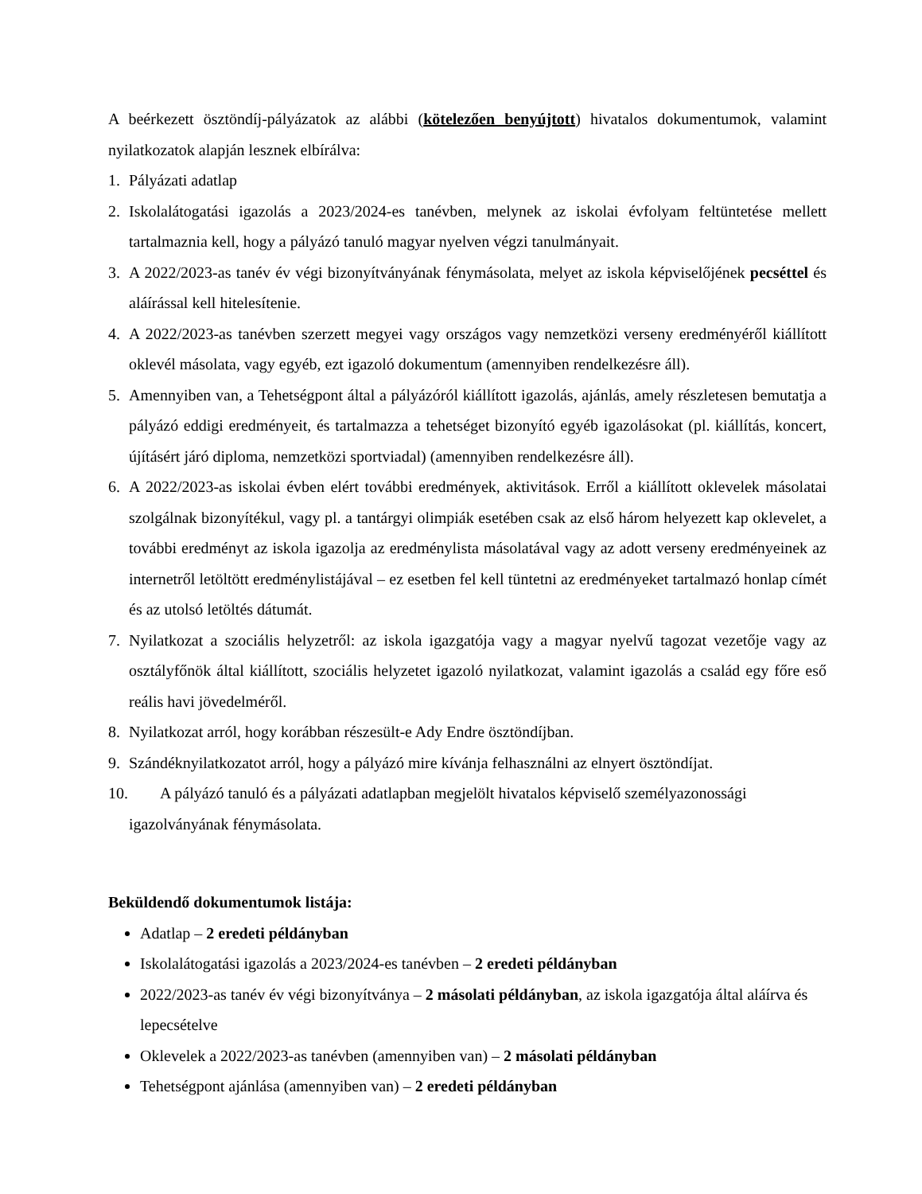A beérkezett ösztöndíj-pályázatok az alábbi (kötelezően benyújtott) hivatalos dokumentumok, valamint nyilatkozatok alapján lesznek elbírálva:
1. Pályázati adatlap
2. Iskolalátogatási igazolás a 2023/2024-es tanévben, melynek az iskolai évfolyam feltüntetése mellett tartalmaznia kell, hogy a pályázó tanuló magyar nyelven végzi tanulmányait.
3. A 2022/2023-as tanév év végi bizonyítványának fénymásolata, melyet az iskola képviselőjének pecséttel és aláírással kell hitelesítenie.
4. A 2022/2023-as tanévben szerzett megyei vagy országos vagy nemzetközi verseny eredményéről kiállított oklevél másolata, vagy egyéb, ezt igazoló dokumentum (amennyiben rendelkezésre áll).
5. Amennyiben van, a Tehetségpont által a pályázóról kiállított igazolás, ajánlás, amely részletesen bemutatja a pályázó eddigi eredményeit, és tartalmazza a tehetséget bizonyító egyéb igazolásokat (pl. kiállítás, koncert, újításért járó diploma, nemzetközi sportviadal) (amennyiben rendelkezésre áll).
6. A 2022/2023-as iskolai évben elért további eredmények, aktivitások. Erről a kiállított oklevelek másolatai szolgálnak bizonyítékul, vagy pl. a tantárgyi olimpiák esetében csak az első három helyezett kap oklevelet, a további eredményt az iskola igazolja az eredménylista másolatával vagy az adott verseny eredményeinek az internetről letöltött eredménylistájával – ez esetben fel kell tüntetni az eredményeket tartalmazó honlap címét és az utolsó letöltés dátumát.
7. Nyilatkozat a szociális helyzetről: az iskola igazgatója vagy a magyar nyelvű tagozat vezetője vagy az osztályfőnök által kiállított, szociális helyzetet igazoló nyilatkozat, valamint igazolás a család egy főre eső reális havi jövedelméről.
8. Nyilatkozat arról, hogy korábban részesült-e Ady Endre ösztöndíjban.
9. Szándéknyilatkozatot arról, hogy a pályázó mire kívánja felhasználni az elnyert ösztöndíjat.
10. A pályázó tanuló és a pályázati adatlapban megjelölt hivatalos képviselő személyazonossági
igazolványának fénymásolata.
Beküldendő dokumentumok listája:
Adatlap – 2 eredeti példányban
Iskolalátogatási igazolás a 2023/2024-es tanévben – 2 eredeti példányban
2022/2023-as tanév év végi bizonyítványa – 2 másolati példányban, az iskola igazgatója által aláírva és lepecsételve
Oklevelek a 2022/2023-as tanévben (amennyiben van) – 2 másolati példányban
Tehetségpont ajánlása (amennyiben van) – 2 eredeti példányban